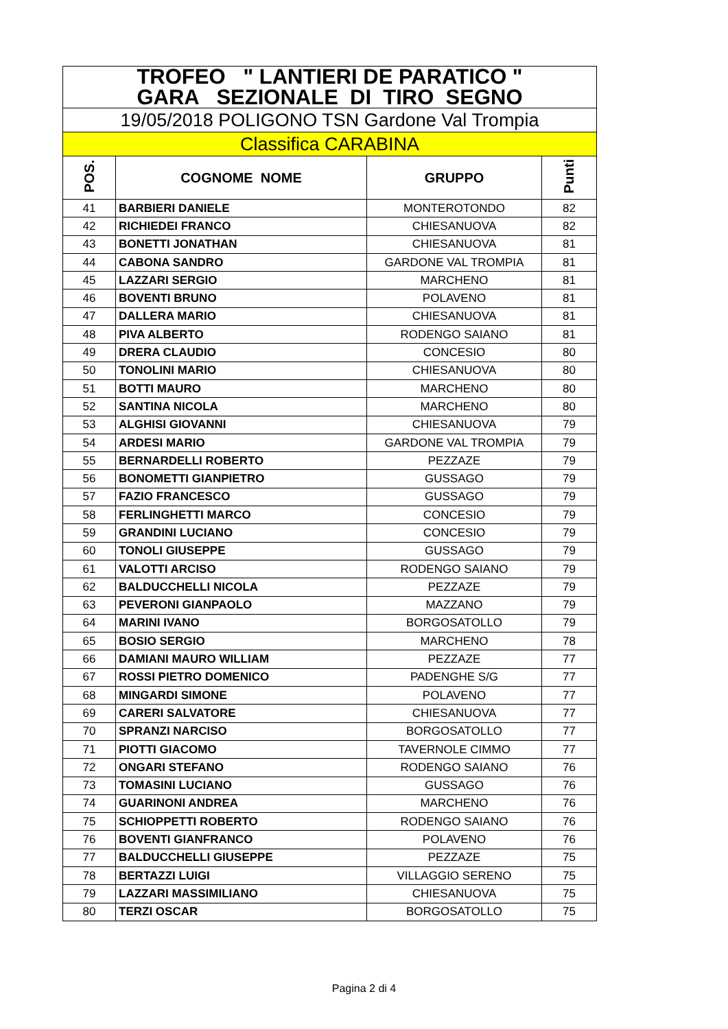| TROFEO " LANTIERI DE PARATICO " GARA SEZIONALE DI TIRO SEGNO | | | |
| 19/05/2018 POLIGONO TSN Gardone Val Trompia | | | |
| Classifica CARABINA | | | |
| POS. | COGNOME NOME | GRUPPO | Punti |
| 41 | BARBIERI DANIELE | MONTEROTONDO | 82 |
| 42 | RICHIEDEI FRANCO | CHIESANUOVA | 82 |
| 43 | BONETTI JONATHAN | CHIESANUOVA | 81 |
| 44 | CABONA SANDRO | GARDONE VAL TROMPIA | 81 |
| 45 | LAZZARI SERGIO | MARCHENO | 81 |
| 46 | BOVENTI BRUNO | POLAVENO | 81 |
| 47 | DALLERA MARIO | CHIESANUOVA | 81 |
| 48 | PIVA ALBERTO | RODENGO SAIANO | 81 |
| 49 | DRERA CLAUDIO | CONCESIO | 80 |
| 50 | TONOLINI MARIO | CHIESANUOVA | 80 |
| 51 | BOTTI MAURO | MARCHENO | 80 |
| 52 | SANTINA NICOLA | MARCHENO | 80 |
| 53 | ALGHISI GIOVANNI | CHIESANUOVA | 79 |
| 54 | ARDESI MARIO | GARDONE VAL TROMPIA | 79 |
| 55 | BERNARDELLI ROBERTO | PEZZAZE | 79 |
| 56 | BONOMETTI GIANPIETRO | GUSSAGO | 79 |
| 57 | FAZIO FRANCESCO | GUSSAGO | 79 |
| 58 | FERLINGHETTI MARCO | CONCESIO | 79 |
| 59 | GRANDINI LUCIANO | CONCESIO | 79 |
| 60 | TONOLI GIUSEPPE | GUSSAGO | 79 |
| 61 | VALOTTI ARCISO | RODENGO SAIANO | 79 |
| 62 | BALDUCCHELLI NICOLA | PEZZAZE | 79 |
| 63 | PEVERONI GIANPAOLO | MAZZANO | 79 |
| 64 | MARINI IVANO | BORGOSATOLLO | 79 |
| 65 | BOSIO SERGIO | MARCHENO | 78 |
| 66 | DAMIANI MAURO WILLIAM | PEZZAZE | 77 |
| 67 | ROSSI PIETRO DOMENICO | PADENGHE S/G | 77 |
| 68 | MINGARDI SIMONE | POLAVENO | 77 |
| 69 | CARERI SALVATORE | CHIESANUOVA | 77 |
| 70 | SPRANZI NARCISO | BORGOSATOLLO | 77 |
| 71 | PIOTTI GIACOMO | TAVERNOLE CIMMO | 77 |
| 72 | ONGARI STEFANO | RODENGO SAIANO | 76 |
| 73 | TOMASINI LUCIANO | GUSSAGO | 76 |
| 74 | GUARINONI ANDREA | MARCHENO | 76 |
| 75 | SCHIOPPETTI ROBERTO | RODENGO SAIANO | 76 |
| 76 | BOVENTI GIANFRANCO | POLAVENO | 76 |
| 77 | BALDUCCHELLI GIUSEPPE | PEZZAZE | 75 |
| 78 | BERTAZZI LUIGI | VILLAGGIO SERENO | 75 |
| 79 | LAZZARI MASSIMILIANO | CHIESANUOVA | 75 |
| 80 | TERZI OSCAR | BORGOSATOLLO | 75 |
Pagina 2 di 4